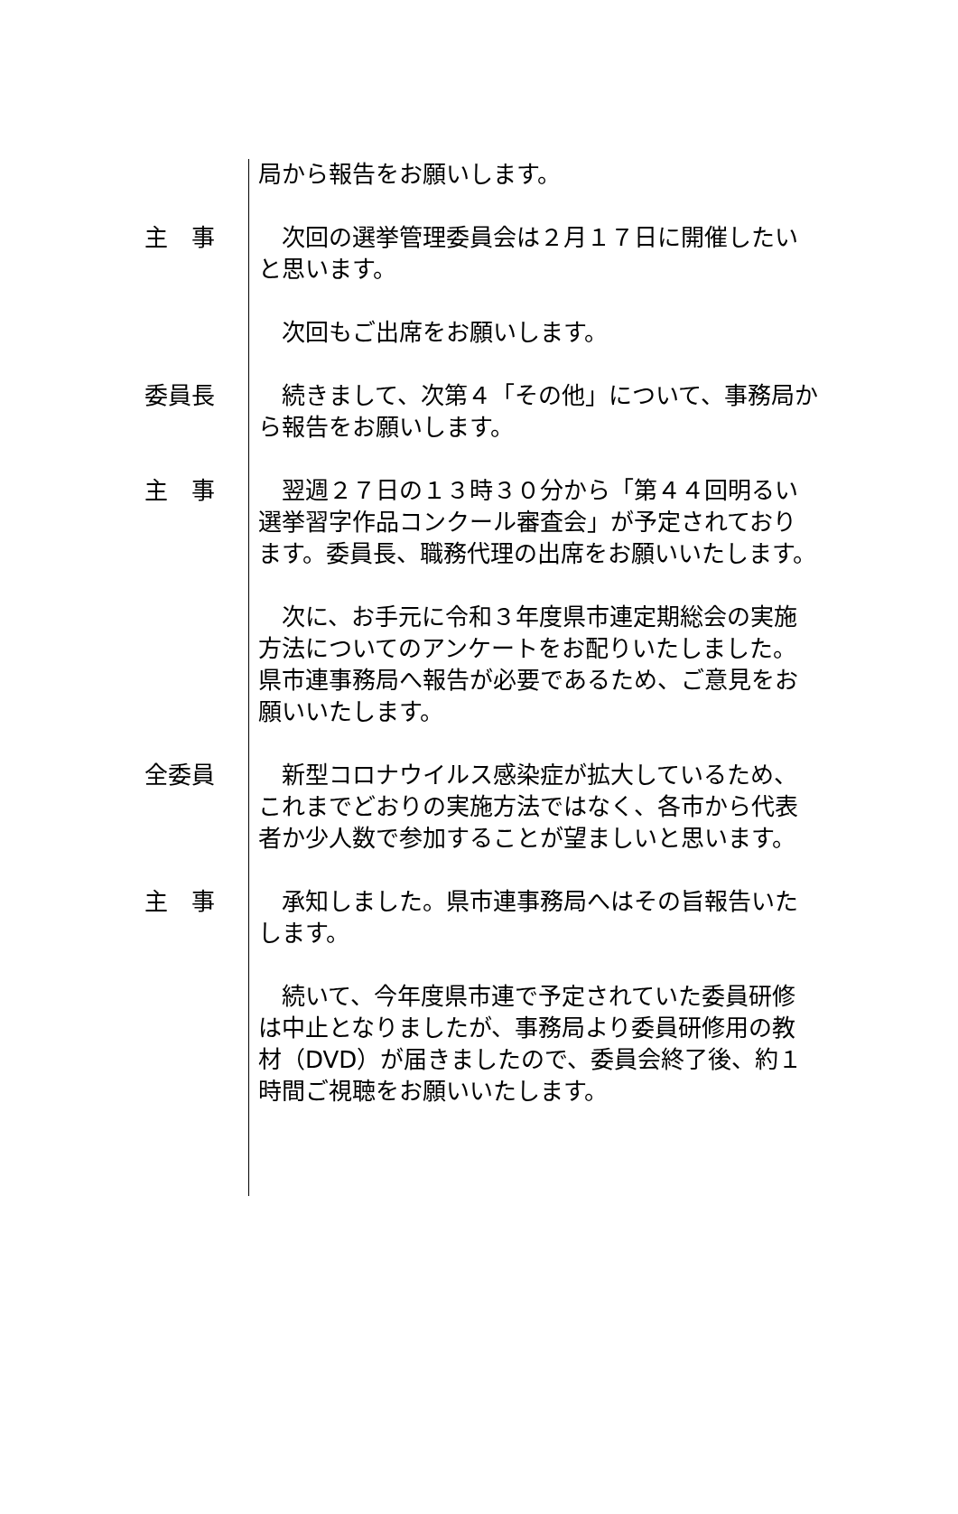局から報告をお願いします。
主　事 　次回の選挙管理委員会は２月１７日に開催したいと思います。
　次回もご出席をお願いします。
委員長 　続きまして、次第４「その他」について、事務局から報告をお願いします。
主　事 　翌週２７日の１３時３０分から「第４４回明るい選挙習字作品コンクール審査会」が予定されております。委員長、職務代理の出席をお願いいたします。
　次に、お手元に令和３年度県市連定期総会の実施方法についてのアンケートをお配りいたしました。県市連事務局へ報告が必要であるため、ご意見をお願いいたします。
全委員 　新型コロナウイルス感染症が拡大しているため、これまでどおりの実施方法ではなく、各市から代表者か少人数で参加することが望ましいと思います。
主　事 　承知しました。県市連事務局へはその旨報告いたします。
　続いて、今年度県市連で予定されていた委員研修は中止となりましたが、事務局より委員研修用の教材（DVD）が届きましたので、委員会終了後、約１時間ご視聴をお願いいたします。